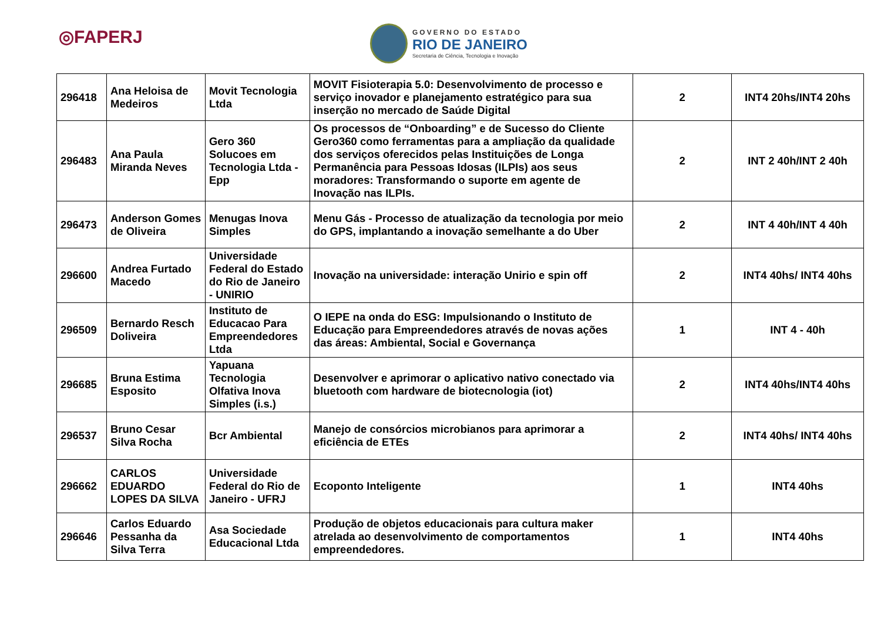◎FAPERJ
GOVERNO DO ESTADO
RIO DE JANEIRO
Secretaria de Ciência, Tecnologia e Inovação
| 296418 | Ana Heloisa de Medeiros | Movit Tecnologia Ltda | MOVIT Fisioterapia 5.0: Desenvolvimento de processo e serviço inovador e planejamento estratégico para sua inserção no mercado de Saúde Digital | 2 | INT4 20hs/INT4 20hs |
| 296483 | Ana Paula Miranda Neves | Gero 360 Solucoes em Tecnologia Ltda - Epp | Os processos de “Onboarding” e de Sucesso do Cliente Gero360 como ferramentas para a ampliação da qualidade dos serviços oferecidos pelas Instituições de Longa Permanência para Pessoas Idosas (ILPIs) aos seus moradores: Transformando o suporte em agente de Inovação nas ILPIs. | 2 | INT 2 40h/INT 2 40h |
| 296473 | Anderson Gomes de Oliveira | Menugas Inova Simples | Menu Gás - Processo de atualização da tecnologia por meio do GPS, implantando a inovação semelhante a do Uber | 2 | INT 4 40h/INT 4 40h |
| 296600 | Andrea Furtado Macedo | Universidade Federal do Estado do Rio de Janeiro - UNIRIO | Inovação na universidade: interação Unirio e spin off | 2 | INT4 40hs/ INT4 40hs |
| 296509 | Bernardo Resch Doliveira | Instituto de Educacao Para Empreendedores Ltda | O IEPE na onda do ESG: Impulsionando o Instituto de Educação para Empreendedores através de novas ações das áreas: Ambiental, Social e Governança | 1 | INT 4 - 40h |
| 296685 | Bruna Estima Esposito | Yapuana Tecnologia Olfativa Inova Simples (i.s.) | Desenvolver e aprimorar o aplicativo nativo conectado via bluetooth com hardware de biotecnologia (iot) | 2 | INT4 40hs/INT4 40hs |
| 296537 | Bruno Cesar Silva Rocha | Bcr Ambiental | Manejo de consórcios microbianos para aprimorar a eficiência de ETEs | 2 | INT4 40hs/ INT4 40hs |
| 296662 | CARLOS EDUARDO LOPES DA SILVA | Universidade Federal do Rio de Janeiro - UFRJ | Ecoponto Inteligente | 1 | INT4 40hs |
| 296646 | Carlos Eduardo Pessanha da Silva Terra | Asa Sociedade Educacional Ltda | Produção de objetos educacionais para cultura maker atrelada ao desenvolvimento de comportamentos empreendedores. | 1 | INT4 40hs |